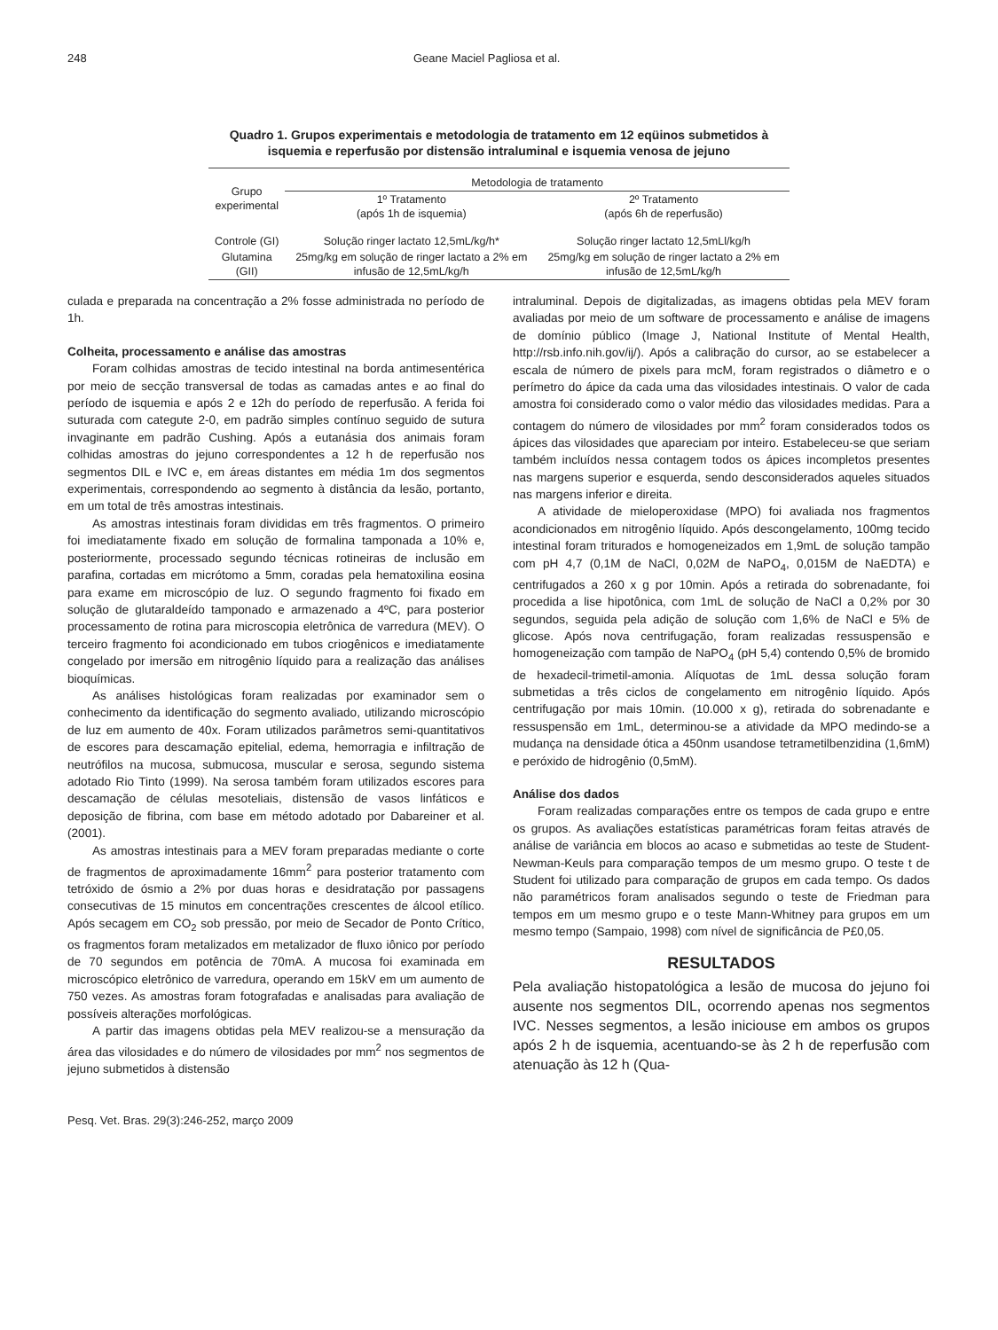248 Geane Maciel Pagliosa et al.
Quadro 1. Grupos experimentais e metodologia de tratamento em 12 eqüinos submetidos à isquemia e reperfusão por distensão intraluminal e isquemia venosa de jejuno
| Grupo experimental | Metodologia de tratamento | |
| --- | --- | --- |
| | 1º Tratamento (após 1h de isquemia) | 2º Tratamento (após 6h de reperfusão) |
| Controle (GI) | Solução ringer lactato 12,5mL/kg/h* | Solução ringer lactato 12,5mLl/kg/h |
| Glutamina (GII) | 25mg/kg em solução de ringer lactato a 2% em infusão de 12,5mL/kg/h | 25mg/kg em solução de ringer lactato a 2% em infusão de 12,5mL/kg/h |
culada e preparada na concentração a 2% fosse administrada no período de 1h.
Colheita, processamento e análise das amostras
Foram colhidas amostras de tecido intestinal na borda antimesentérica por meio de secção transversal de todas as camadas antes e ao final do período de isquemia e após 2 e 12h do período de reperfusão. A ferida foi suturada com categute 2-0, em padrão simples contínuo seguido de sutura invaginante em padrão Cushing. Após a eutanásia dos animais foram colhidas amostras do jejuno correspondentes a 12 h de reperfusão nos segmentos DIL e IVC e, em áreas distantes em média 1m dos segmentos experimentais, correspondendo ao segmento à distância da lesão, portanto, em um total de três amostras intestinais.
As amostras intestinais foram divididas em três fragmentos. O primeiro foi imediatamente fixado em solução de formalina tamponada a 10% e, posteriormente, processado segundo técnicas rotineiras de inclusão em parafina, cortadas em micrótomo a 5mm, coradas pela hematoxilina eosina para exame em microscópio de luz. O segundo fragmento foi fixado em solução de glutaraldeído tamponado e armazenado a 4ºC, para posterior processamento de rotina para microscopia eletrônica de varredura (MEV). O terceiro fragmento foi acondicionado em tubos criogênicos e imediatamente congelado por imersão em nitrogênio líquido para a realização das análises bioquímicas.
As análises histológicas foram realizadas por examinador sem o conhecimento da identificação do segmento avaliado, utilizando microscópio de luz em aumento de 40x. Foram utilizados parâmetros semi-quantitativos de escores para descamação epitelial, edema, hemorragia e infiltração de neutrófilos na mucosa, submucosa, muscular e serosa, segundo sistema adotado Rio Tinto (1999). Na serosa também foram utilizados escores para descamação de células mesoteliais, distensão de vasos linfáticos e deposição de fibrina, com base em método adotado por Dabareiner et al. (2001).
As amostras intestinais para a MEV foram preparadas mediante o corte de fragmentos de aproximadamente 16mm<sup>2</sup> para posterior tratamento com tetróxido de ósmio a 2% por duas horas e desidratação por passagens consecutivas de 15 minutos em concentrações crescentes de álcool etílico. Após secagem em CO<sub>2</sub> sob pressão, por meio de Secador de Ponto Crítico, os fragmentos foram metalizados em metalizador de fluxo iônico por período de 70 segundos em potência de 70mA. A mucosa foi examinada em microscópico eletrônico de varredura, operando em 15kV em um aumento de 750 vezes. As amostras foram fotografadas e analisadas para avaliação de possíveis alterações morfológicas.
A partir das imagens obtidas pela MEV realizou-se a mensuração da área das vilosidades e do número de vilosidades por mm<sup>2</sup> nos segmentos de jejuno submetidos à distensão
intraluminal. Depois de digitalizadas, as imagens obtidas pela MEV foram avaliadas por meio de um software de processamento e análise de imagens de domínio público (Image J, National Institute of Mental Health, http://rsb.info.nih.gov/ij/). Após a calibração do cursor, ao se estabelecer a escala de número de pixels para mcM, foram registrados o diâmetro e o perímetro do ápice da cada uma das vilosidades intestinais. O valor de cada amostra foi considerado como o valor médio das vilosidades medidas. Para a contagem do número de vilosidades por mm<sup>2</sup> foram considerados todos os ápices das vilosidades que apareciam por inteiro. Estabeleceu-se que seriam também incluídos nessa contagem todos os ápices incompletos presentes nas margens superior e esquerda, sendo desconsiderados aqueles situados nas margens inferior e direita.
A atividade de mieloperoxidase (MPO) foi avaliada nos fragmentos acondicionados em nitrogênio líquido. Após descongelamento, 100mg tecido intestinal foram triturados e homogeneizados em 1,9mL de solução tampão com pH 4,7 (0,1M de NaCl, 0,02M de NaPO<sub>4</sub>, 0,015M de NaEDTA) e centrifugados a 260 x g por 10min. Após a retirada do sobrenadante, foi procedida a lise hipotônica, com 1mL de solução de NaCl a 0,2% por 30 segundos, seguida pela adição de solução com 1,6% de NaCl e 5% de glicose. Após nova centrifugação, foram realizadas ressuspensão e homogeneização com tampão de NaPO<sub>4</sub> (pH 5,4) contendo 0,5% de bromido de hexadecil-trimetil-amonia. Alíquotas de 1mL dessa solução foram submetidas a três ciclos de congelamento em nitrogênio líquido. Após centrifugação por mais 10min. (10.000 x g), retirada do sobrenadante e ressuspensão em 1mL, determinou-se a atividade da MPO medindo-se a mudança na densidade ótica a 450nm usandose tetrametilbenzidina (1,6mM) e peróxido de hidrogênio (0,5mM).
Análise dos dados
Foram realizadas comparações entre os tempos de cada grupo e entre os grupos. As avaliações estatísticas paramétricas foram feitas através de análise de variância em blocos ao acaso e submetidas ao teste de Student-Newman-Keuls para comparação tempos de um mesmo grupo. O teste t de Student foi utilizado para comparação de grupos em cada tempo. Os dados não paramétricos foram analisados segundo o teste de Friedman para tempos em um mesmo grupo e o teste Mann-Whitney para grupos em um mesmo tempo (Sampaio, 1998) com nível de significância de P£0,05.
RESULTADOS
Pela avaliação histopatológica a lesão de mucosa do jejuno foi ausente nos segmentos DIL, ocorrendo apenas nos segmentos IVC. Nesses segmentos, a lesão iniciouse em ambos os grupos após 2 h de isquemia, acentuando-se às 2 h de reperfusão com atenuação às 12 h (Qua-
Pesq. Vet. Bras. 29(3):246-252, março 2009